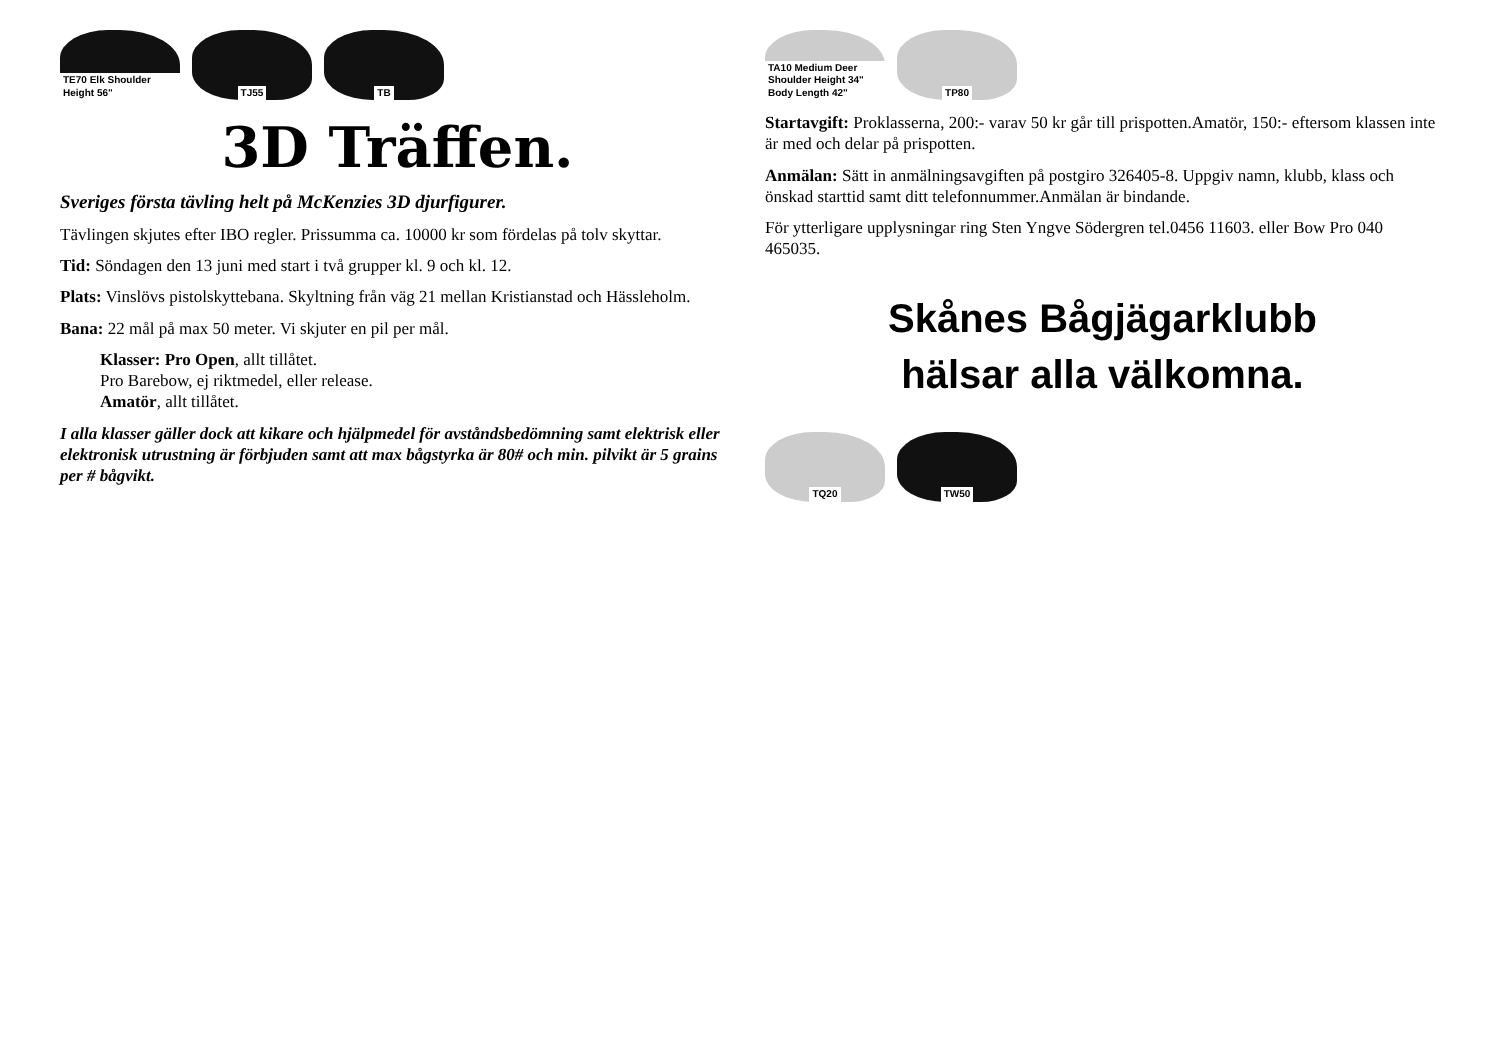TE70 Elk Shoulder Height 56"
TJ55
TB
3D Träffen.
Sveriges första tävling helt på McKenzies 3D djurfigurer.
Tävlingen skjutes efter IBO regler. Prissumma ca. 10000 kr som fördelas på tolv skyttar.
Tid: Söndagen den 13 juni med start i två grupper kl. 9 och kl. 12.
Plats: Vinslövs pistolskyttebana. Skyltning från väg 21 mellan Kristianstad och Hässleholm.
Bana: 22 mål på max 50 meter. Vi skjuter en pil per mål.
Klasser: Pro Open, allt tillåtet.
Pro Barebow, ej riktmedel, eller release.
Amatör, allt tillåtet.
I alla klasser gäller dock att kikare och hjälpmedel för avståndsbedömning samt elektrisk eller elektronisk utrustning är förbjuden samt att max bågstyrka är 80# och min. pilvikt är 5 grains per # bågvikt.
TA10 Medium Deer Shoulder Height 34" Body Length 42"
TP80
Startavgift: Proklasserna, 200:- varav 50 kr går till prispotten.Amatör, 150:- eftersom klassen inte är med och delar på prispotten.
Anmälan: Sätt in anmälningsavgiften på postgiro 326405-8. Uppgiv namn, klubb, klass och önskad starttid samt ditt telefonnummer.Anmälan är bindande.
För ytterligare upplysningar ring Sten Yngve Södergren tel.0456 11603. eller Bow Pro 040 465035.
Skånes Bågjägarklubb
hälsar alla välkomna.
TQ20
TW50